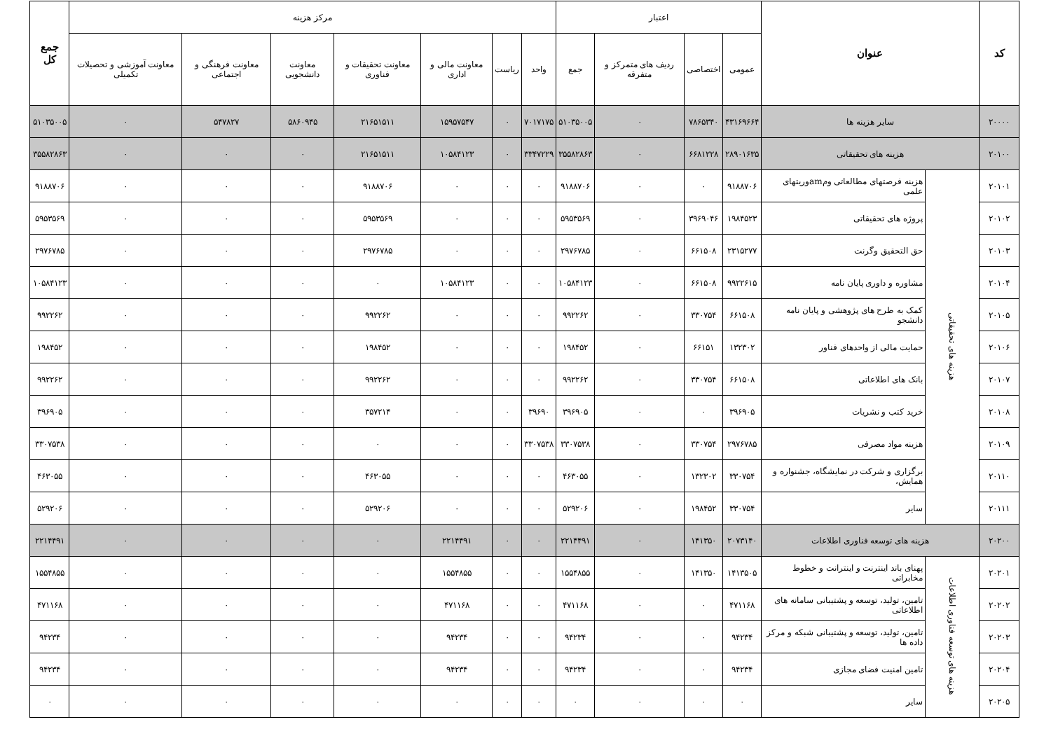| کد | عنوان | | اعتبار | | | | مرکز هزینه | | | | | | | جمع کل |
| --- | --- | --- | --- | --- | --- | --- | --- | --- | --- | --- | --- | --- | --- | --- |
| | | | عمومی | اختصاصی | ردیف های متمرکز و متفرقه | جمع | واحد | ریاست | معاونت مالی و اداری | معاونت تحقیقات و فناوری | معاونت دانشجویی | معاونت فرهنگی و اجتماعی | معاونت آموزشی و تحصیلات تکمیلی | |
| ۲۰۰۰۰ | سایر هزینه ها | | ۴۳۱۶۹۶۶۴ | ۷۸۶۵۳۴۰ | ۰ | ۵۱۰۳۵۰۰۵ | ۷۰۱۷۱۷۵ | ۰ | ۱۵۹۵۷۵۴۷ | ۲۱۶۵۱۵۱۱ | ۵۸۶۰۹۴۵ | ۵۴۷۸۲۷ | ۰ | ۵۱۰۳۵۰۰۵ |
| ۲۰۱۰۰ | هزینه های تحقیقاتی | | ۲۸۹۰۱۶۳۵ | ۶۶۸۱۲۲۸ | ۰ | ۳۵۵۸۲۸۶۳ | ۳۳۴۷۲۲۹ | ۰ | ۱۰۵۸۴۱۲۳ | ۲۱۶۵۱۵۱۱ | ۰ | ۰ | ۰ | ۳۵۵۸۲۸۶۳ |
| ۲۰۱۰۱ | هزینه های تحقیقاتی | هزینه فرصتهای مطالعاتی ومamوریتهای علمی | ۹۱۸۸۷۰۶ | ۰ | ۰ | ۹۱۸۸۷۰۶ | ۰ | ۰ | ۰ | ۹۱۸۸۷۰۶ | ۰ | ۰ | ۰ | ۹۱۸۸۷۰۶ |
| ۲۰۱۰۲ | | پروژه های تحقیقاتی | ۱۹۸۴۵۲۳ | ۳۹۶۹۰۴۶ | ۰ | ۵۹۵۳۵۶۹ | ۰ | ۰ | ۰ | ۵۹۵۳۵۶۹ | ۰ | ۰ | ۰ | ۵۹۵۳۵۶۹ |
| ۲۰۱۰۳ | | حق التحقیق وگرنت | ۲۳۱۵۲۷۷ | ۶۶۱۵۰۸ | ۰ | ۲۹۷۶۷۸۵ | ۰ | ۰ | ۰ | ۲۹۷۶۷۸۵ | ۰ | ۰ | ۰ | ۲۹۷۶۷۸۵ |
| ۲۰۱۰۴ | | مشاوره و داوری پایان نامه | ۹۹۲۲۶۱۵ | ۶۶۱۵۰۸ | ۰ | ۱۰۵۸۴۱۲۳ | ۰ | ۰ | ۱۰۵۸۴۱۲۳ | ۰ | ۰ | ۰ | ۰ | ۱۰۵۸۴۱۲۳ |
| ۲۰۱۰۵ | | کمک به طرح های پژوهشی و پایان نامه دانشجو | ۶۶۱۵۰۸ | ۳۳۰۷۵۴ | ۰ | ۹۹۲۲۶۲ | ۰ | ۰ | ۰ | ۹۹۲۲۶۲ | ۰ | ۰ | ۰ | ۹۹۲۲۶۲ |
| ۲۰۱۰۶ | | حمایت مالی از واحدهای فناور | ۱۳۲۳۰۲ | ۶۶۱۵۱ | ۰ | ۱۹۸۴۵۲ | ۰ | ۰ | ۰ | ۱۹۸۴۵۲ | ۰ | ۰ | ۰ | ۱۹۸۴۵۲ |
| ۲۰۱۰۷ | | بانک های اطلاعاتی | ۶۶۱۵۰۸ | ۳۳۰۷۵۴ | ۰ | ۹۹۲۲۶۲ | ۰ | ۰ | ۰ | ۹۹۲۲۶۲ | ۰ | ۰ | ۰ | ۹۹۲۲۶۲ |
| ۲۰۱۰۸ | | خرید کتب و نشریات | ۳۹۶۹۰۵ | ۰ | ۰ | ۳۹۶۹۰۵ | ۳۹۶۹۰ | ۰ | ۰ | ۳۵۷۲۱۴ | ۰ | ۰ | ۰ | ۳۹۶۹۰۵ |
| ۲۰۱۰۹ | | هزینه مواد مصرفی | ۲۹۷۶۷۸۵ | ۳۳۰۷۵۴ | ۰ | ۳۳۰۷۵۳۸ | ۳۳۰۷۵۳۸ | ۰ | ۰ | ۰ | ۰ | ۰ | ۰ | ۳۳۰۷۵۳۸ |
| ۲۰۱۱۰ | | برگزاری و شرکت در نمایشگاه، جشنواره و همایش، | ۳۳۰۷۵۴ | ۱۳۲۳۰۲ | ۰ | ۴۶۳۰۵۵ | ۰ | ۰ | ۰ | ۴۶۳۰۵۵ | ۰ | ۰ | ۰ | ۴۶۳۰۵۵ |
| ۲۰۱۱۱ | | سایر | ۳۳۰۷۵۴ | ۱۹۸۴۵۲ | ۰ | ۵۲۹۲۰۶ | ۰ | ۰ | ۰ | ۵۲۹۲۰۶ | ۰ | ۰ | ۰ | ۵۲۹۲۰۶ |
| ۲۰۲۰۰ | هزینه های توسعه فناوری اطلاعات | | ۲۰۷۳۱۴۰ | ۱۴۱۳۵۰ | ۰ | ۲۲۱۴۴۹۱ | ۰ | ۰ | ۲۲۱۴۴۹۱ | ۰ | ۰ | ۰ | ۰ | ۲۲۱۴۴۹۱ |
| ۲۰۲۰۱ | هزینه های توسعه فناوری اطلاعات | پهنای باند اینترنت و اینترانت و خطوط مخابراتی | ۱۴۱۳۵۰۵ | ۱۴۱۳۵۰ | ۰ | ۱۵۵۴۸۵۵ | ۰ | ۰ | ۱۵۵۴۸۵۵ | ۰ | ۰ | ۰ | ۰ | ۱۵۵۴۸۵۵ |
| ۲۰۲۰۲ | | تامین، تولید، توسعه و پشتیبانی سامانه های اطلاعاتی | ۴۷۱۱۶۸ | ۰ | ۰ | ۴۷۱۱۶۸ | ۰ | ۰ | ۴۷۱۱۶۸ | ۰ | ۰ | ۰ | ۰ | ۴۷۱۱۶۸ |
| ۲۰۲۰۳ | | تامین، تولید، توسعه و پشتیبانی شبکه و مرکز داده ها | ۹۴۲۳۴ | ۰ | ۰ | ۹۴۲۳۴ | ۰ | ۰ | ۹۴۲۳۴ | ۰ | ۰ | ۰ | ۰ | ۹۴۲۳۴ |
| ۲۰۲۰۴ | | تامین امنیت فضای مجازی | ۹۴۲۳۴ | ۰ | ۰ | ۹۴۲۳۴ | ۰ | ۰ | ۹۴۲۳۴ | ۰ | ۰ | ۰ | ۰ | ۹۴۲۳۴ |
| ۲۰۲۰۵ | | سایر | ۰ | ۰ | ۰ | ۰ | ۰ | ۰ | ۰ | ۰ | ۰ | ۰ | ۰ | ۰ |